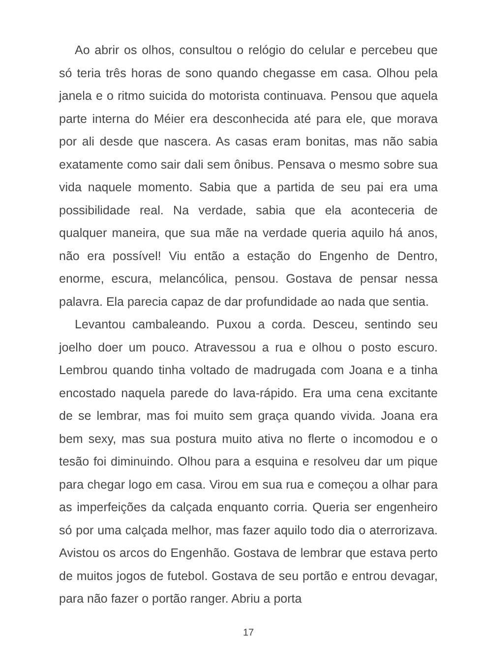Ao abrir os olhos, consultou o relógio do celular e percebeu que só teria três horas de sono quando chegasse em casa. Olhou pela janela e o ritmo suicida do motorista continuava. Pensou que aquela parte interna do Méier era desconhecida até para ele, que morava por ali desde que nascera. As casas eram bonitas, mas não sabia exatamente como sair dali sem ônibus. Pensava o mesmo sobre sua vida naquele momento. Sabia que a partida de seu pai era uma possibilidade real. Na verdade, sabia que ela aconteceria de qualquer maneira, que sua mãe na verdade queria aquilo há anos, não era possível! Viu então a estação do Engenho de Dentro, enorme, escura, melancólica, pensou. Gostava de pensar nessa palavra. Ela parecia capaz de dar profundidade ao nada que sentia.
Levantou cambaleando. Puxou a corda. Desceu, sentindo seu joelho doer um pouco. Atravessou a rua e olhou o posto escuro. Lembrou quando tinha voltado de madrugada com Joana e a tinha encostado naquela parede do lava-rápido. Era uma cena excitante de se lembrar, mas foi muito sem graça quando vivida. Joana era bem sexy, mas sua postura muito ativa no flerte o incomodou e o tesão foi diminuindo. Olhou para a esquina e resolveu dar um pique para chegar logo em casa. Virou em sua rua e começou a olhar para as imperfeições da calçada enquanto corria. Queria ser engenheiro só por uma calçada melhor, mas fazer aquilo todo dia o aterrorizava. Avistou os arcos do Engenhão. Gostava de lembrar que estava perto de muitos jogos de futebol. Gostava de seu portão e entrou devagar, para não fazer o portão ranger. Abriu a porta
17